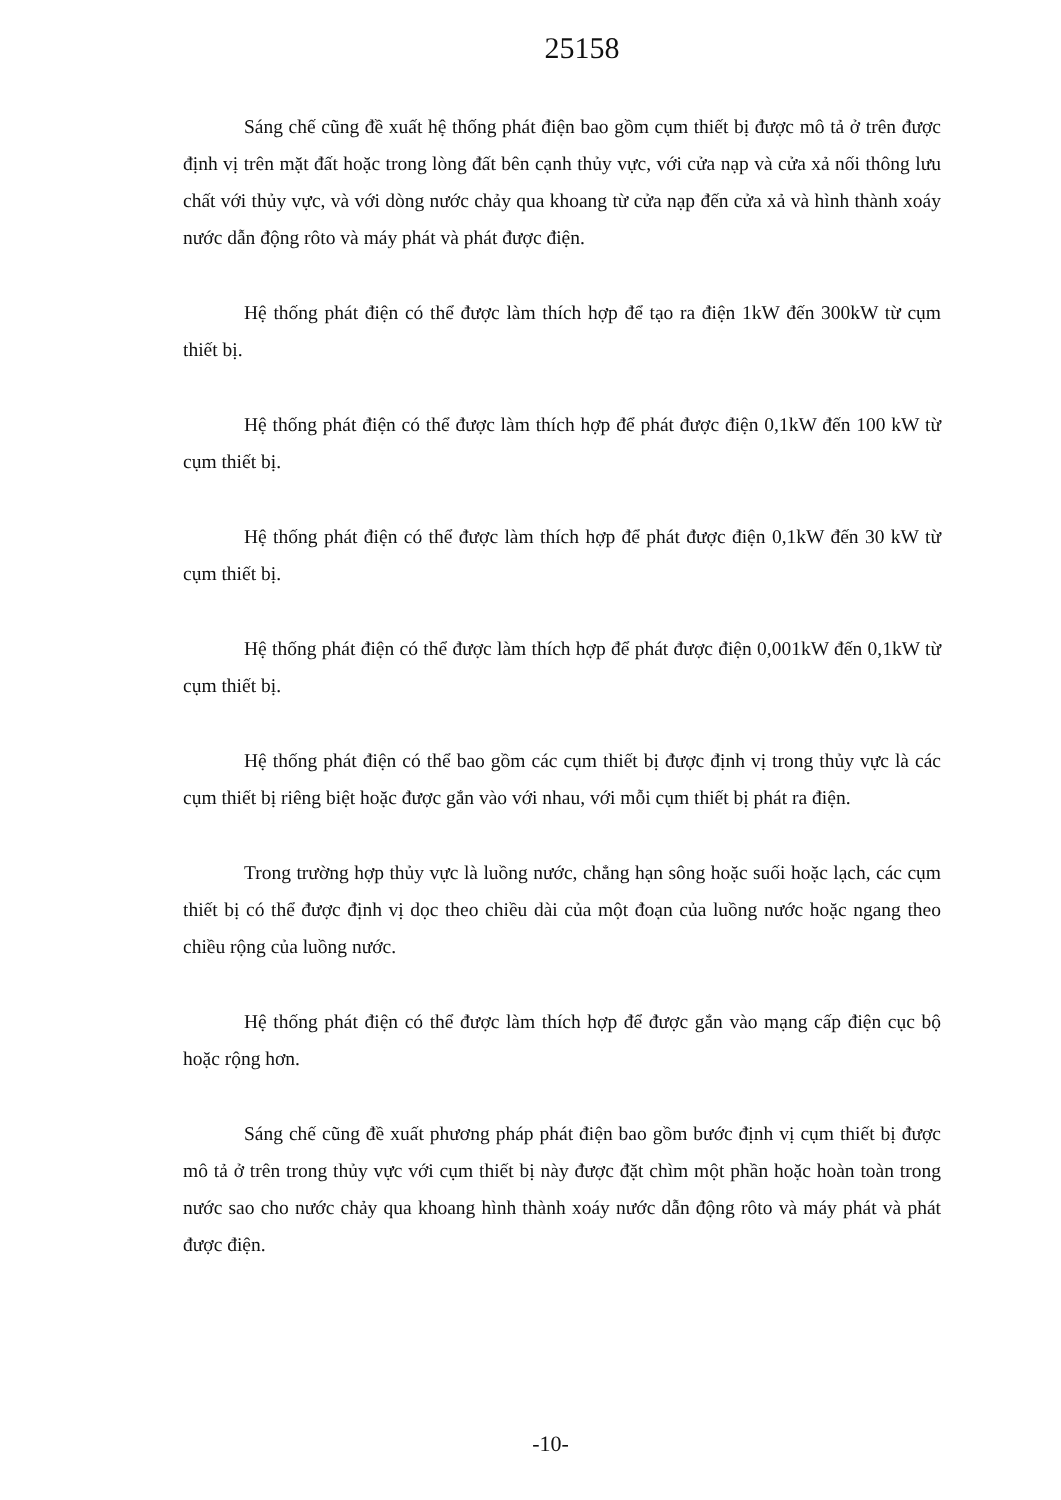25158
Sáng chế cũng đề xuất hệ thống phát điện bao gồm cụm thiết bị được mô tả ở trên được định vị trên mặt đất hoặc trong lòng đất bên cạnh thủy vực, với cửa nạp và cửa xả nối thông lưu chất với thủy vực, và với dòng nước chảy qua khoang từ cửa nạp đến cửa xả và hình thành xoáy nước dẫn động rôto và máy phát và phát được điện.
Hệ thống phát điện có thể được làm thích hợp để tạo ra điện 1kW đến 300kW từ cụm thiết bị.
Hệ thống phát điện có thể được làm thích hợp để phát được điện 0,1kW đến 100 kW từ cụm thiết bị.
Hệ thống phát điện có thể được làm thích hợp để phát được điện 0,1kW đến 30 kW từ cụm thiết bị.
Hệ thống phát điện có thể được làm thích hợp để phát được điện 0,001kW đến 0,1kW từ cụm thiết bị.
Hệ thống phát điện có thể bao gồm các cụm thiết bị được định vị trong thủy vực là các cụm thiết bị riêng biệt hoặc được gắn vào với nhau, với mỗi cụm thiết bị phát ra điện.
Trong trường hợp thủy vực là luồng nước, chẳng hạn sông hoặc suối hoặc lạch, các cụm thiết bị có thể được định vị dọc theo chiều dài của một đoạn của luồng nước hoặc ngang theo chiều rộng của luồng nước.
Hệ thống phát điện có thể được làm thích hợp để được gắn vào mạng cấp điện cục bộ hoặc rộng hơn.
Sáng chế cũng đề xuất phương pháp phát điện bao gồm bước định vị cụm thiết bị được mô tả ở trên trong thủy vực với cụm thiết bị này được đặt chìm một phần hoặc hoàn toàn trong nước sao cho nước chảy qua khoang hình thành xoáy nước dẫn động rôto và máy phát và phát được điện.
-10-